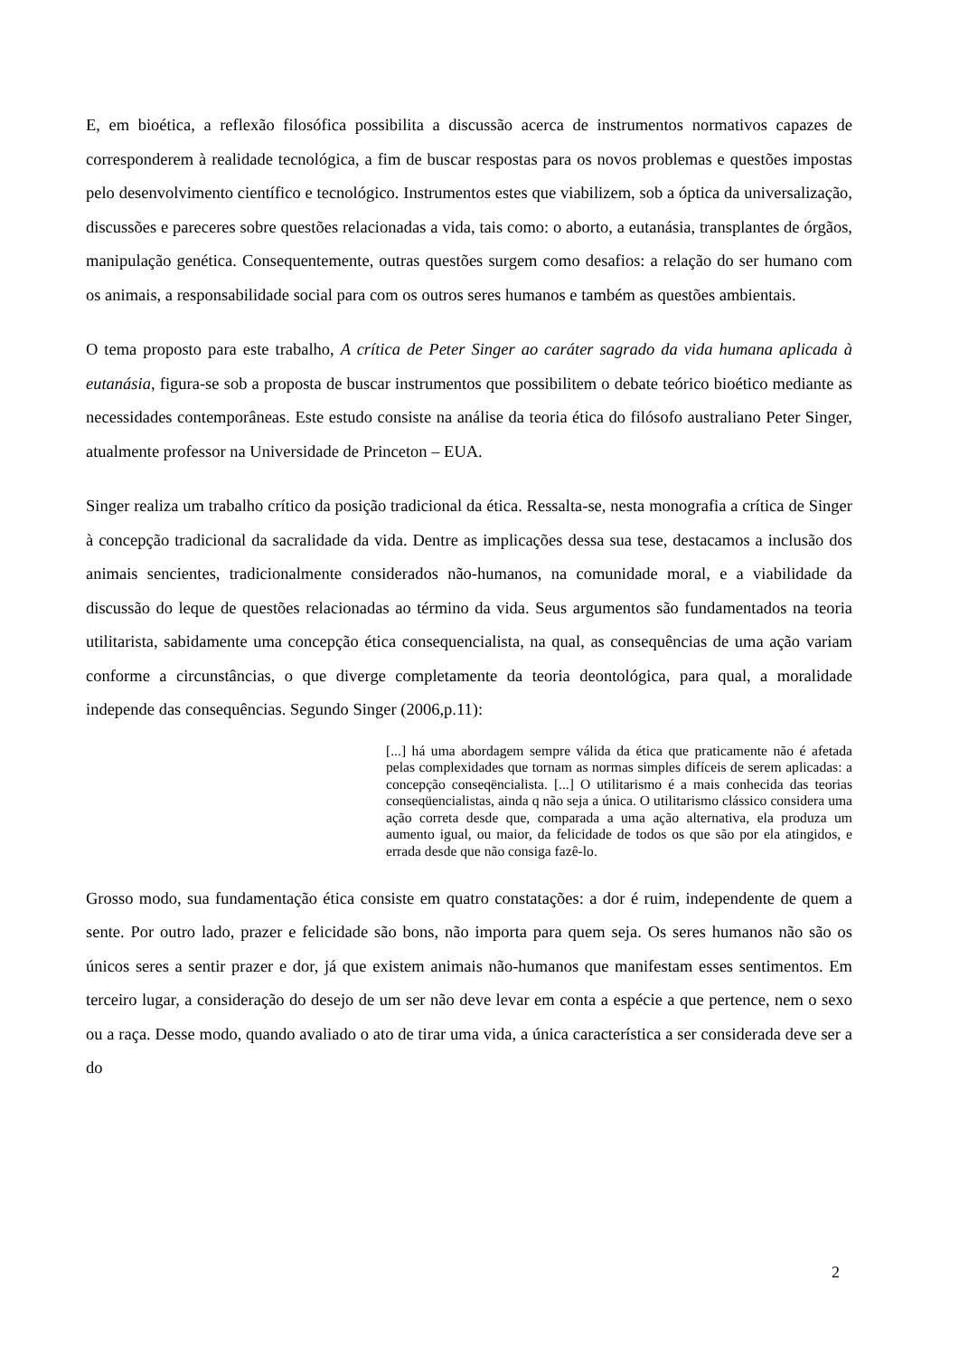E, em bioética, a reflexão filosófica possibilita a discussão acerca de instrumentos normativos capazes de corresponderem à realidade tecnológica, a fim de buscar respostas para os novos problemas e questões impostas pelo desenvolvimento científico e tecnológico. Instrumentos estes que viabilizem, sob a óptica da universalização, discussões e pareceres sobre questões relacionadas a vida, tais como: o aborto, a eutanásia, transplantes de órgãos, manipulação genética. Consequentemente, outras questões surgem como desafios: a relação do ser humano com os animais, a responsabilidade social para com os outros seres humanos e também as questões ambientais.
O tema proposto para este trabalho, A crítica de Peter Singer ao caráter sagrado da vida humana aplicada à eutanásia, figura-se sob a proposta de buscar instrumentos que possibilitem o debate teórico bioético mediante as necessidades contemporâneas. Este estudo consiste na análise da teoria ética do filósofo australiano Peter Singer, atualmente professor na Universidade de Princeton – EUA.
Singer realiza um trabalho crítico da posição tradicional da ética. Ressalta-se, nesta monografia a crítica de Singer à concepção tradicional da sacralidade da vida. Dentre as implicações dessa sua tese, destacamos a inclusão dos animais sencientes, tradicionalmente considerados não-humanos, na comunidade moral, e a viabilidade da discussão do leque de questões relacionadas ao término da vida. Seus argumentos são fundamentados na teoria utilitarista, sabidamente uma concepção ética consequencialista, na qual, as consequências de uma ação variam conforme a circunstâncias, o que diverge completamente da teoria deontológica, para qual, a moralidade independe das consequências. Segundo Singer (2006,p.11):
[...] há uma abordagem sempre válida da ética que praticamente não é afetada pelas complexidades que tornam as normas simples difíceis de serem aplicadas: a concepção conseqëncialista. [...] O utilitarismo é a mais conhecida das teorias conseqüencialistas, ainda q não seja a única. O utilitarismo clássico considera uma ação correta desde que, comparada a uma ação alternativa, ela produza um aumento igual, ou maior, da felicidade de todos os que são por ela atingidos, e errada desde que não consiga fazê-lo.
Grosso modo, sua fundamentação ética consiste em quatro constatações: a dor é ruim, independente de quem a sente. Por outro lado, prazer e felicidade são bons, não importa para quem seja. Os seres humanos não são os únicos seres a sentir prazer e dor, já que existem animais não-humanos que manifestam esses sentimentos. Em terceiro lugar, a consideração do desejo de um ser não deve levar em conta a espécie a que pertence, nem o sexo ou a raça. Desse modo, quando avaliado o ato de tirar uma vida, a única característica a ser considerada deve ser a do
2